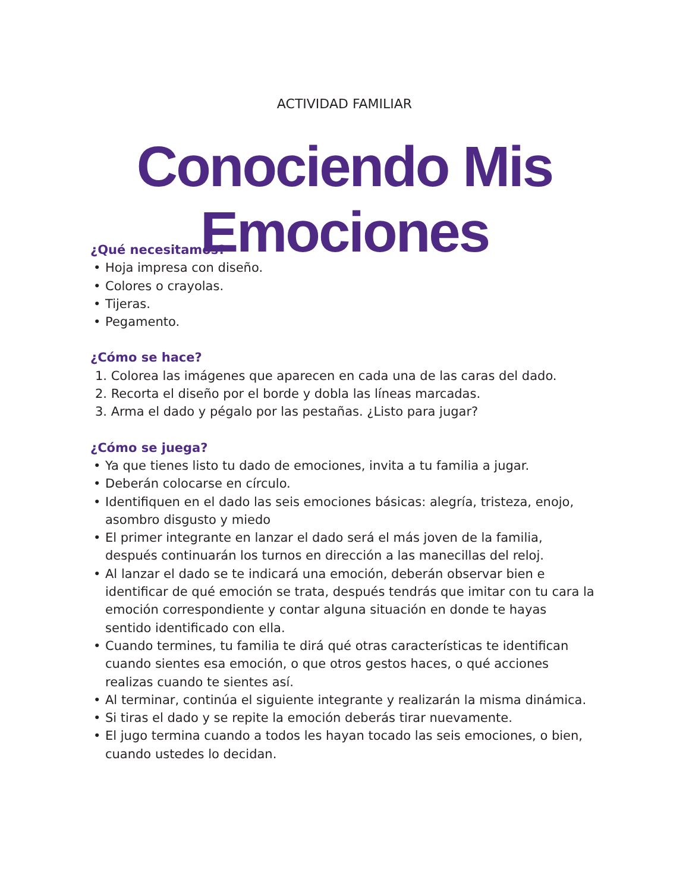ACTIVIDAD FAMILIAR
Conociendo Mis Emociones
¿Qué necesitamos?
• Hoja impresa con diseño.
• Colores o crayolas.
• Tijeras.
• Pegamento.
¿Cómo se hace?
1. Colorea las imágenes que aparecen en cada una de las caras del dado.
2. Recorta el diseño por el borde y dobla las líneas marcadas.
3. Arma el dado y pégalo por las pestañas. ¿Listo para jugar?
¿Cómo se juega?
• Ya que tienes listo tu dado de emociones, invita a tu familia a jugar.
• Deberán colocarse en círculo.
• Identifiquen en el dado las seis emociones básicas: alegría, tristeza, enojo, asombro disgusto y miedo
• El primer integrante en lanzar el dado será el más joven de la familia, después continuarán los turnos en dirección a las manecillas del reloj.
• Al lanzar el dado se te indicará una emoción, deberán observar bien e identificar de qué emoción se trata, después tendrás que imitar con tu cara la emoción correspondiente y contar alguna situación en donde te hayas sentido identificado con ella.
• Cuando termines, tu familia te dirá qué otras características te identifican cuando sientes esa emoción, o que otros gestos haces, o qué acciones realizas cuando te sientes así.
• Al terminar, continúa el siguiente integrante y realizarán la misma dinámica.
• Si tiras el dado y se repite la emoción deberás tirar nuevamente.
• El jugo termina cuando a todos les hayan tocado las seis emociones, o bien, cuando ustedes lo decidan.